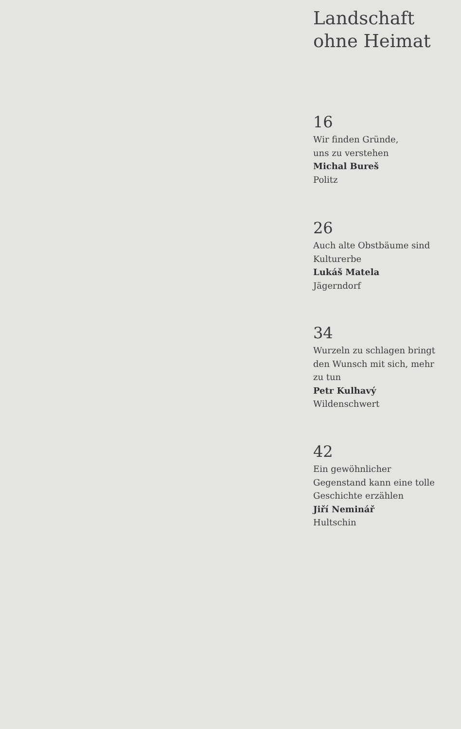Landschaft
ohne Heimat
16
Wir finden Gründe,
uns zu verstehen
Michal Bureš
Politz
26
Auch alte Obstbäume sind
Kulturerbe
Lukáš Matela
Jägerndorf
34
Wurzeln zu schlagen bringt
den Wunsch mit sich, mehr
zu tun
Petr Kulhavý
Wildenschwert
42
Ein gewöhnlicher
Gegenstand kann eine tolle
Geschichte erzählen
Jiří Neminář
Hultschin